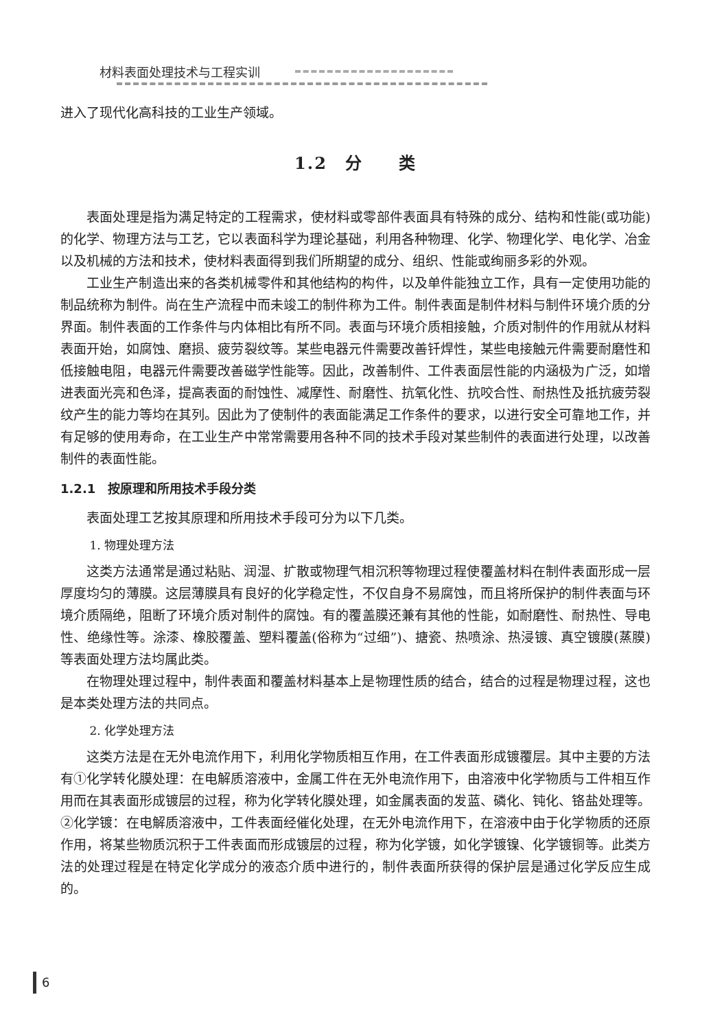材料表面处理技术与工程实训
进入了现代化高科技的工业生产领域。
1.2　分　　类
表面处理是指为满足特定的工程需求，使材料或零部件表面具有特殊的成分、结构和性能(或功能)的化学、物理方法与工艺，它以表面科学为理论基础，利用各种物理、化学、物理化学、电化学、冶金以及机械的方法和技术，使材料表面得到我们所期望的成分、组织、性能或绚丽多彩的外观。
工业生产制造出来的各类机械零件和其他结构的构件，以及单件能独立工作，具有一定使用功能的制品统称为制件。尚在生产流程中而未竣工的制件称为工件。制件表面是制件材料与制件环境介质的分界面。制件表面的工作条件与内体相比有所不同。表面与环境介质相接触，介质对制件的作用就从材料表面开始，如腐蚀、磨损、疲劳裂纹等。某些电器元件需要改善钎焊性，某些电接触元件需要耐磨性和低接触电阻，电器元件需要改善磁学性能等。因此，改善制件、工件表面层性能的内涵极为广泛，如增进表面光亮和色泽，提高表面的耐蚀性、减摩性、耐磨性、抗氧化性、抗咬合性、耐热性及抵抗疲劳裂纹产生的能力等均在其列。因此为了使制件的表面能满足工作条件的要求，以进行安全可靠地工作，并有足够的使用寿命，在工业生产中常常需要用各种不同的技术手段对某些制件的表面进行处理，以改善制件的表面性能。
1.2.1　按原理和所用技术手段分类
表面处理工艺按其原理和所用技术手段可分为以下几类。
1. 物理处理方法
这类方法通常是通过粘贴、润湿、扩散或物理气相沉积等物理过程使覆盖材料在制件表面形成一层厚度均匀的薄膜。这层薄膜具有良好的化学稳定性，不仅自身不易腐蚀，而且将所保护的制件表面与环境介质隔绝，阻断了环境介质对制件的腐蚀。有的覆盖膜还兼有其他的性能，如耐磨性、耐热性、导电性、绝缘性等。涂漆、橡胶覆盖、塑料覆盖(俗称为“过细”)、搪瓷、热喷涂、热浸镀、真空镀膜(蒸膜)等表面处理方法均属此类。
在物理处理过程中，制件表面和覆盖材料基本上是物理性质的结合，结合的过程是物理过程，这也是本类处理方法的共同点。
2. 化学处理方法
这类方法是在无外电流作用下，利用化学物质相互作用，在工件表面形成镀覆层。其中主要的方法有①化学转化膜处理：在电解质溶液中，金属工件在无外电流作用下，由溶液中化学物质与工件相互作用而在其表面形成镀层的过程，称为化学转化膜处理，如金属表面的发蓝、磷化、钝化、铬盐处理等。②化学镀：在电解质溶液中，工件表面经催化处理，在无外电流作用下，在溶液中由于化学物质的还原作用，将某些物质沉积于工件表面而形成镀层的过程，称为化学镀，如化学镀镍、化学镀铜等。此类方法的处理过程是在特定化学成分的液态介质中进行的，制件表面所获得的保护层是通过化学反应生成的。
6